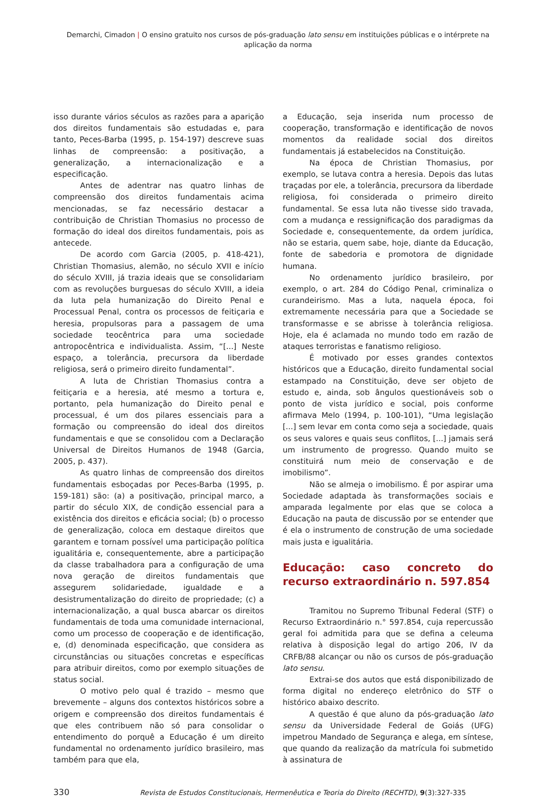Demarchi, Cimadon | O ensino gratuito nos cursos de pós-graduação lato sensu em instituições públicas e o intérprete na aplicação da norma
isso durante vários séculos as razões para a aparição dos direitos fundamentais são estudadas e, para tanto, Peces-Barba (1995, p. 154-197) descreve suas linhas de compreensão: a positivação, a generalização, a internacionalização e a especificação.
Antes de adentrar nas quatro linhas de compreensão dos direitos fundamentais acima mencionadas, se faz necessário destacar a contribuição de Christian Thomasius no processo de formação do ideal dos direitos fundamentais, pois as antecede.
De acordo com Garcia (2005, p. 418-421), Christian Thomasius, alemão, no século XVII e início do século XVIII, já trazia ideais que se consolidariam com as revoluções burguesas do século XVIII, a ideia da luta pela humanização do Direito Penal e Processual Penal, contra os processos de feitiçaria e heresia, propulsoras para a passagem de uma sociedade teocêntrica para uma sociedade antropocêntrica e individualista. Assim, “[...] Neste espaço, a tolerância, precursora da liberdade religiosa, será o primeiro direito fundamental”.
A luta de Christian Thomasius contra a feitiçaria e a heresia, até mesmo a tortura e, portanto, pela humanização do Direito penal e processual, é um dos pilares essenciais para a formação ou compreensão do ideal dos direitos fundamentais e que se consolidou com a Declaração Universal de Direitos Humanos de 1948 (Garcia, 2005, p. 437).
As quatro linhas de compreensão dos direitos fundamentais esboçadas por Peces-Barba (1995, p. 159-181) são: (a) a positivação, principal marco, a partir do século XIX, de condição essencial para a existência dos direitos e eficácia social; (b) o processo de generalização, coloca em destaque direitos que garantem e tornam possível uma participação política igualitária e, consequentemente, abre a participação da classe trabalhadora para a configuração de uma nova geração de direitos fundamentais que assegurem solidariedade, igualdade e a desistrumentalização do direito de propriedade; (c) a internacionalização, a qual busca abarcar os direitos fundamentais de toda uma comunidade internacional, como um processo de cooperação e de identificação, e, (d) denominada especificação, que considera as circunstâncias ou situações concretas e específicas para atribuir direitos, como por exemplo situações de status social.
O motivo pelo qual é trazido – mesmo que brevemente – alguns dos contextos históricos sobre a origem e compreensão dos direitos fundamentais é que eles contribuem não só para consolidar o entendimento do porquê a Educação é um direito fundamental no ordenamento jurídico brasileiro, mas também para que ela,
a Educação, seja inserida num processo de cooperação, transformação e identificação de novos momentos da realidade social dos direitos fundamentais já estabelecidos na Constituição.
Na época de Christian Thomasius, por exemplo, se lutava contra a heresia. Depois das lutas traçadas por ele, a tolerância, precursora da liberdade religiosa, foi considerada o primeiro direito fundamental. Se essa luta não tivesse sido travada, com a mudança e ressignificação dos paradigmas da Sociedade e, consequentemente, da ordem jurídica, não se estaria, quem sabe, hoje, diante da Educação, fonte de sabedoria e promotora de dignidade humana.
No ordenamento jurídico brasileiro, por exemplo, o art. 284 do Código Penal, criminaliza o curandeirismo. Mas a luta, naquela época, foi extremamente necessária para que a Sociedade se transformasse e se abrisse à tolerância religiosa. Hoje, ela é aclamada no mundo todo em razão de ataques terroristas e fanatismo religioso.
É motivado por esses grandes contextos históricos que a Educação, direito fundamental social estampado na Constituição, deve ser objeto de estudo e, ainda, sob ângulos questionáveis sob o ponto de vista jurídico e social, pois conforme afirmava Melo (1994, p. 100-101), “Uma legislação [...] sem levar em conta como seja a sociedade, quais os seus valores e quais seus conflitos, [...] jamais será um instrumento de progresso. Quando muito se constituirá num meio de conservação e de imobilismo”.
Não se almeja o imobilismo. É por aspirar uma Sociedade adaptada às transformações sociais e amparada legalmente por elas que se coloca a Educação na pauta de discussão por se entender que é ela o instrumento de construção de uma sociedade mais justa e igualitária.
Educação: caso concreto do recurso extraordinário n. 597.854
Tramitou no Supremo Tribunal Federal (STF) o Recurso Extraordinário n.° 597.854, cuja repercussão geral foi admitida para que se defina a celeuma relativa à disposição legal do artigo 206, IV da CRFB/88 alcançar ou não os cursos de pós-graduação lato sensu.
Extrai-se dos autos que está disponibilizado de forma digital no endereço eletrônico do STF o histórico abaixo descrito.
A questão é que aluno da pós-graduação lato sensu da Universidade Federal de Goiás (UFG) impetrou Mandado de Segurança e alega, em síntese, que quando da realização da matrícula foi submetido à assinatura de
330 Revista de Estudos Constitucionais, Hermenêutica e Teoria do Direito (RECHTD), 9(3):327-335